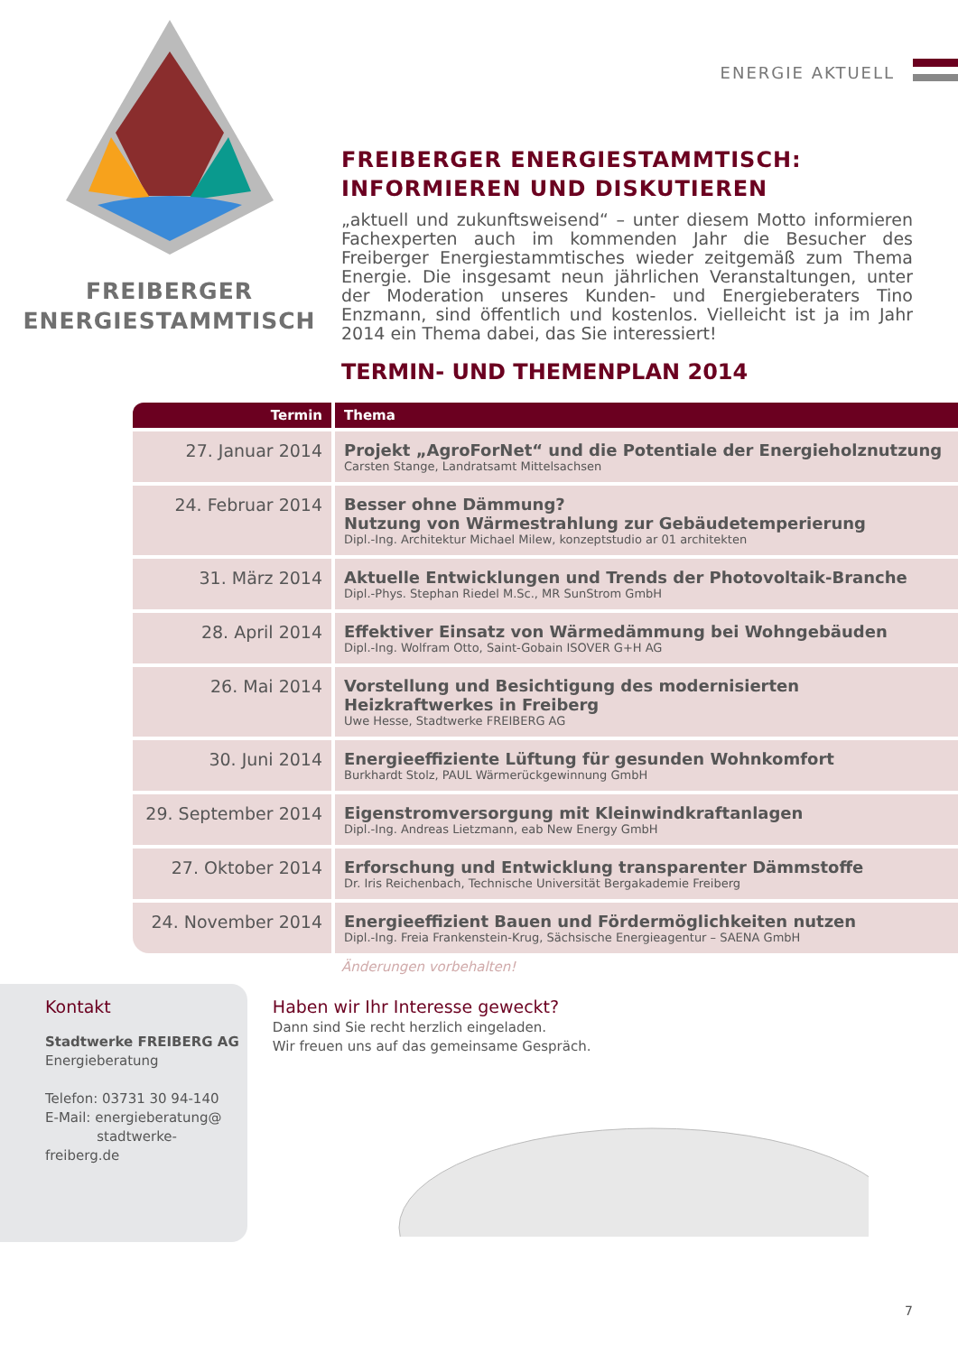FREIBERGER
ENERGIESTAMMTISCH
ENERGIE AKTUELL
FREIBERGER ENERGIESTAMMTISCH:
INFORMIEREN UND DISKUTIEREN
„aktuell und zukunftsweisend“ – unter diesem Motto informieren Fachexperten auch im kommenden Jahr die Besucher des Freiberger Energiestammtisches wieder zeitgemäß zum Thema Energie. Die insgesamt neun jährlichen Veranstaltungen, unter der Moderation unseres Kunden- und Energieberaters Tino Enzmann, sind öffentlich und kostenlos. Vielleicht ist ja im Jahr 2014 ein Thema dabei, das Sie interessiert!
TERMIN- UND THEMENPLAN 2014
| Termin | Thema |
| --- | --- |
| 27. Januar 2014 | Projekt „AgroForNet“ und die Potentiale der Energieholznutzung Carsten Stange, Landratsamt Mittelsachsen |
| 24. Februar 2014 | Besser ohne Dämmung? Nutzung von Wärmestrahlung zur Gebäudetemperierung Dipl.-Ing. Architektur Michael Milew, konzeptstudio ar 01 architekten |
| 31. März 2014 | Aktuelle Entwicklungen und Trends der Photovoltaik-Branche Dipl.-Phys. Stephan Riedel M.Sc., MR SunStrom GmbH |
| 28. April 2014 | Effektiver Einsatz von Wärmedämmung bei Wohngebäuden Dipl.-Ing. Wolfram Otto, Saint-Gobain ISOVER G+H AG |
| 26. Mai 2014 | Vorstellung und Besichtigung des modernisierten Heizkraftwerkes in Freiberg Uwe Hesse, Stadtwerke FREIBERG AG |
| 30. Juni 2014 | Energieeffiziente Lüftung für gesunden Wohnkomfort Burkhardt Stolz, PAUL Wärmerückgewinnung GmbH |
| 29. September 2014 | Eigenstromversorgung mit Kleinwindkraftanlagen Dipl.-Ing. Andreas Lietzmann, eab New Energy GmbH |
| 27. Oktober 2014 | Erforschung und Entwicklung transparenter Dämmstoffe Dr. Iris Reichenbach, Technische Universität Bergakademie Freiberg |
| 24. November 2014 | Energieeffizient Bauen und Fördermöglichkeiten nutzen Dipl.-Ing. Freia Frankenstein-Krug, Sächsische Energieagentur – SAENA GmbH |
Änderungen vorbehalten!
Kontakt
Stadtwerke FREIBERG AG
Energieberatung
Telefon: 03731 30 94-140
E-Mail: energieberatung@
stadtwerke-freiberg.de
Haben wir Ihr Interesse geweckt?
Dann sind Sie recht herzlich eingeladen.
Wir freuen uns auf das gemeinsame Gespräch.
7